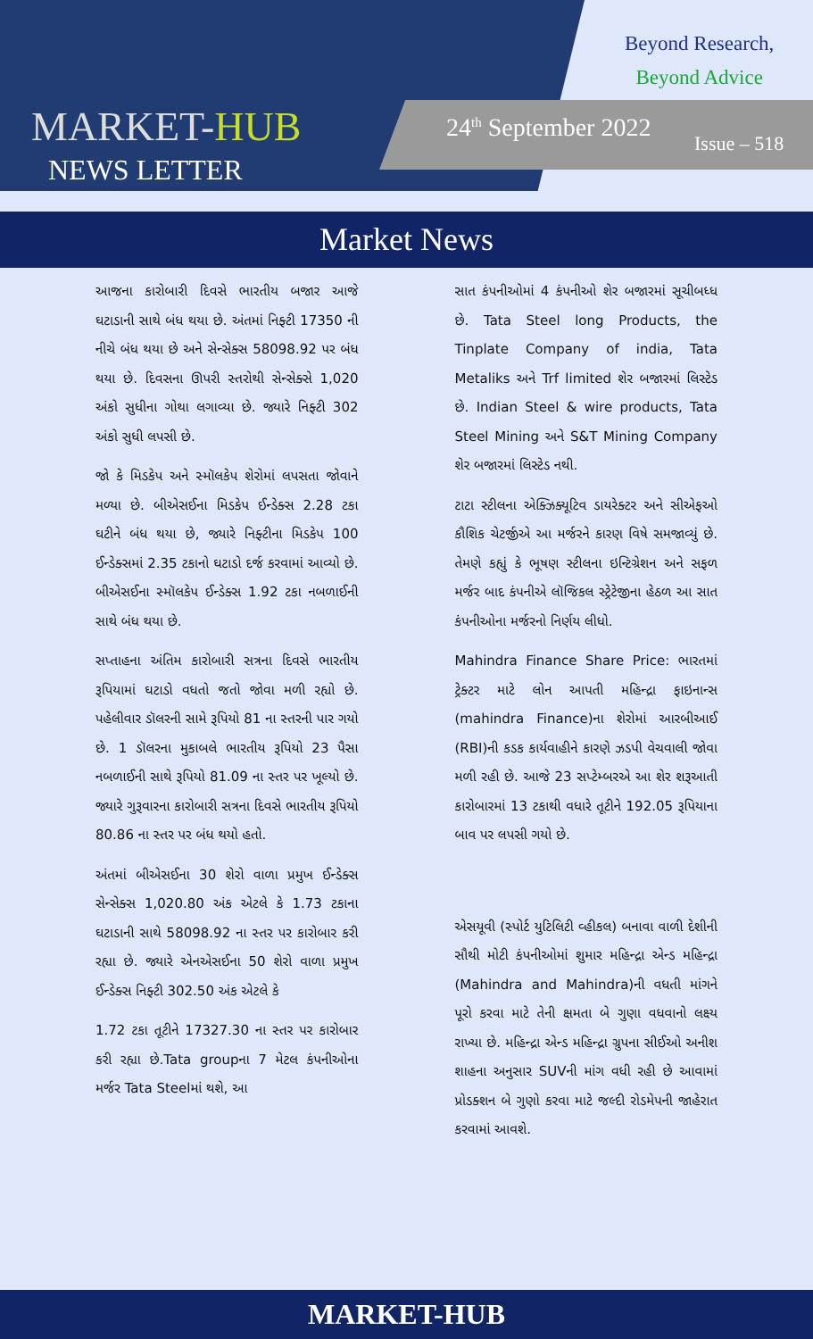MARKET-HUB
NEWS LETTER
Beyond Research,
Beyond Advice
24<sup>th</sup> September 2022
Issue – 518
Market News
આજના કારોબારી દિવસે ભારતીય બજાર આજે ઘટાડાની સાથે બંધ થયા છે. અંતમાં નિફ્ટી 17350 ની નીચે બંધ થયા છે અને સેન્સેક્સ 58098.92 પર બંધ થયા છે. દિવસના ઊપરી સ્તરોથી સેન્સેક્સે 1,020 અંકો સુધીના ગોથા લગાવ્યા છે. જ્યારે નિફ્ટી 302 અંકો સુધી લપસી છે.
જો કે મિડકેપ અને સ્મૉલકેપ શેરોમાં લપસતા જોવાને મળ્યા છે. બીએસઈના મિડકેપ ઈન્ડેક્સ 2.28 ટકા ઘટીને બંધ થયા છે, જ્યારે નિફ્ટીના મિડકેપ 100 ઈન્ડેક્સમાં 2.35 ટકાનો ઘટાડો દર્જ કરવામાં આવ્યો છે. બીએસઈના સ્મૉલકેપ ઈન્ડેક્સ 1.92 ટકા નબળાઈની સાથે બંધ થયા છે.
સપ્તાહના અંતિમ કારોબારી સત્રના દિવસે ભારતીય રૂપિયામાં ઘટાડો વધતો જતો જોવા મળી રહ્યો છે. પહેલીવાર ડૉલરની સામે રૂપિયો 81 ના સ્તરની પાર ગયો છે. 1 ડૉલરના મુકાબલે ભારતીય રૂપિયો 23 પૈસા નબળાઈની સાથે રૂપિયો 81.09 ના સ્તર પર ખૂલ્યો છે. જ્યારે ગુરૂવારના કારોબારી સત્રના દિવસે ભારતીય રૂપિયો 80.86 ના સ્તર પર બંધ થયો હતો.
અંતમાં બીએસઈના 30 શેરો વાળા પ્રમુખ ઈન્ડેક્સ સેન્સેક્સ 1,020.80 અંક એટલે કે 1.73 ટકાના ઘટાડાની સાથે 58098.92 ના સ્તર પર કારોબાર કરી રહ્યા છે. જ્યારે એનએસઈના 50 શેરો વાળા પ્રમુખ ઈન્ડેક્સ નિફ્ટી 302.50 અંક એટલે કે
1.72 ટકા તૂટીને 17327.30 ના સ્તર પર કારોબાર કરી રહ્યા છે.Tata groupના 7 મેટલ કંપનીઓના મર્જર Tata Steelમાં થશે, આ
સાત કંપનીઓમાં 4 કંપનીઓ શેર બજારમાં સૂચીબધ્ધ છે. Tata Steel long Products, the Tinplate Company of india, Tata Metaliks અને Trf limited શેર બજારમાં લિસ્ટેડ છે. Indian Steel & wire products, Tata Steel Mining અને S&T Mining Company શેર બજારમાં લિસ્ટેડ નથી.
ટાટા સ્ટીલના એક્ઝિક્યૂટિવ ડાયરેક્ટર અને સીએફઓ કૌશિક ચેટર્જીએ આ મર્જરને કારણ વિષે સમજાવ્યું છે. તેમણે કહ્યું કે ભૂષણ સ્ટીલના ઇન્ટિગ્રેશન અને સફળ મર્જર બાદ કંપનીએ લૉજિકલ સ્ટ્રેટેજીના હેઠળ આ સાત કંપનીઓના મર્જરનો નિર્ણય લીધો.
Mahindra Finance Share Price: ભારતમાં ટ્રેક્ટર માટે લોન આપતી મહિન્દ્રા ફાઇનાન્સ (mahindra Finance)ના શેરોમાં આરબીઆઈ (RBI)ની કડક કાર્યવાહીને કારણે ઝડપી વેચવાલી જોવા મળી રહી છે. આજે 23 સપ્ટેમ્બરએ આ શેર શરૂઆતી કારોબારમાં 13 ટકાથી વધારે તૂટીને 192.05 રૂપિયાના બાવ પર લપસી ગયો છે.
એસયૂવી (સ્પોર્ટ યુટિલિટી વ્હીકલ) બનાવા વાળી દેશીની સૌથી મોટી કંપનીઓમાં શુમાર મહિન્દ્રા એન્ડ મહિન્દ્રા (Mahindra and Mahindra)ની વધતી માંગને પૂરો કરવા માટે તેની ક્ષમતા બે ગુણા વધવાનો લક્ષ્ય રાખ્યા છે. મહિન્દ્રા એન્ડ મહિન્દ્રા ગ્રુપના સીઈઓ અનીશ શાહના અનુસાર SUVની માંગ વધી રહી છે આવામાં પ્રોડક્શન બે ગુણો કરવા માટે જલ્દી રોડમેપની જાહેરાત કરવામાં આવશે.
MARKET-HUB